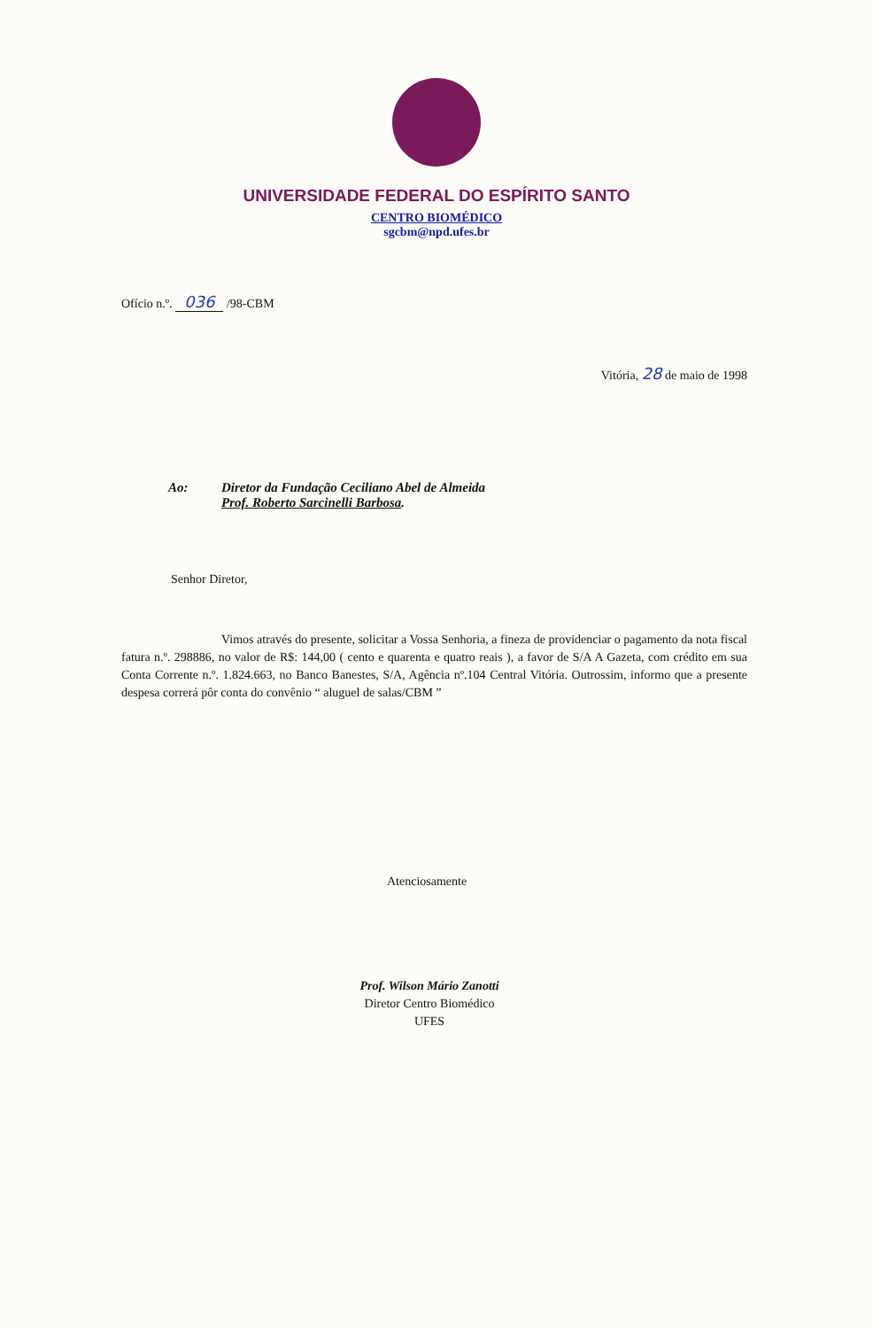UNIVERSIDADE FEDERAL DO ESPÍRITO SANTO
CENTRO BIOMÉDICO
sgcbm@npd.ufes.br
Ofício n.º. 036 /98-CBM
Vitória, 28 de maio de 1998
Ao: Diretor da Fundação Ceciliano Abel de Almeida
Prof. Roberto Sarcinelli Barbosa.
Senhor Diretor,
Vimos através do presente, solicitar a Vossa Senhoria, a fineza de providenciar o pagamento da nota fiscal fatura n.º. 298886, no valor de R$: 144,00 ( cento e quarenta e quatro reais ), a favor de S/A A Gazeta, com crédito em sua Conta Corrente n.º. 1.824.663, no Banco Banestes, S/A, Agência nº.104 Central Vitória. Outrossim, informo que a presente despesa correrá pôr conta do convênio “ aluguel de salas/CBM ”
Atenciosamente
Prof. Wilson Mário Zanotti
Diretor Centro Biomédico
UFES